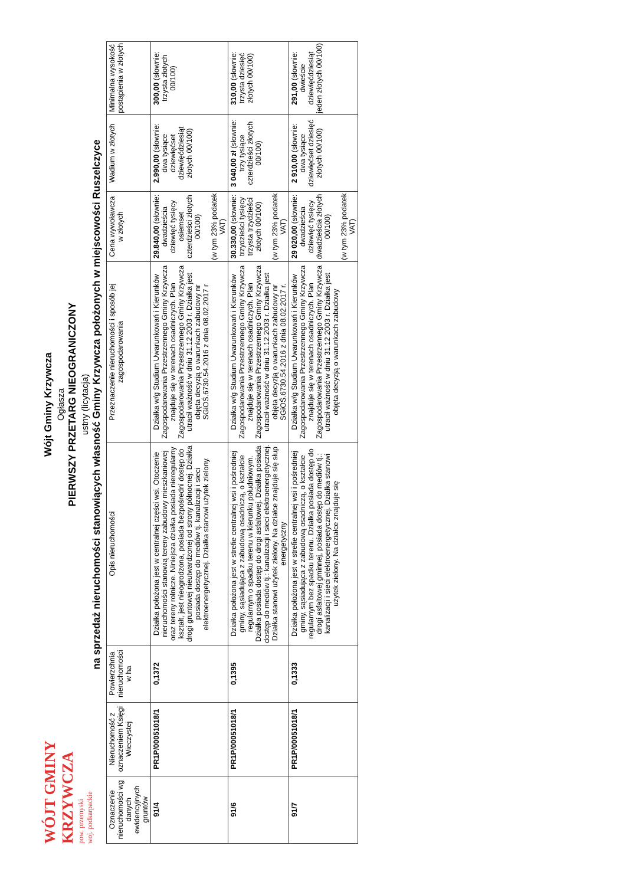WÓJT GMINY KRZYWCZA pow. przemyski woj. podkarpackie
Wójt Gminy Krzywcza
Ogłasza
PIERWSZY PRZETARG NIEOGRANICZONY
ustny (licytacja)
na sprzedaż nieruchomości stanowiących własność Gminy Krzywcza położonych w miejscowości Ruszelczyce
| Oznaczenie nieruchomości wg danych ewidencyjnych gruntów | Nieruchomość z oznaczeniem Księgi Wieczystej | Powierzchnia nieruchomości w ha | Opis nieruchomości | Przeznaczenie nieruchomości i sposób jej zagospodarowania | Cena wywoławcza w złotych | Wadium w złotych | Minimalna wysokość postąpienia w złotych |
| --- | --- | --- | --- | --- | --- | --- | --- |
| 91/4 | PR1P/00051018/1 | 0,1372 | Działka położona jest w centralnej części wsi. Otoczenie nieruchomości stanowią tereny zabudowy mieszkaniowej oraz tereny rolnicze. Niniejsza działka posiada nieregularny kształt, jest nieogrodzona, posiada bezpośredni dostęp do drogi gruntowej nieutwardzonej od strony północnej. Działka posiada dostęp do mediów tj. kanalizacji i sieci elektroenergetycznej. Działka stanowi użytek zielony. | Działka w/g Studium Uwarunkowań i Kierunków Zagospodarowania Przestrzennego Gminy Krzywcza znajduje się w terenach osadniczych. Plan Zagospodarowania Przestrzennego Gminy Krzywcza utracił ważność w dniu 31.12.2003 r. Działka jest objęta decyzją o warunkach zabudowy nr SGiOŚ.6730.54.2016 z dnia 08.02.2017 r | 29.840,00 (słownie: dwadzieścia dziewięć tysięcy osiemset czterdzieści złotych 00/100) (w tym 23% podatek VAT) | 2.990,00 (słownie: dwa tysiące dziewięćset dziewięćdziesiąt złotych 00/100) | 300,00 (słownie: trzysta złotych 00/100) |
| 91/6 | PR1P/00051018/1 | 0,1395 | Działka położona jest w strefie centralnej wsi i pośredniej gminy, sąsiadująca z zabudową osadniczą, o kształcie regularnym o spadku terenu w kierunku południowym. Działka posiada dostęp do drogi asfaltowej. Działka posiada dostęp do mediów tj.: kanalizacji i sieci elektroenergetycznej. Działka stanowi użytek zielony. Na działce znajduje się słup energetyczny | Działka w/g Studium Uwarunkowań i Kierunków Zagospodarowania Przestrzennego Gminy Krzywcza znajduje się w terenach osadniczych. Plan Zagospodarowania Przestrzennego Gminy Krzywcza utracił ważność w dniu 31.12.2003 r. Działka jest objęta decyzją o warunkach zabudowy nr SGiOŚ.6730.54.2016 z dnia 08.02.2017 r. | 30.330,00 (słownie: trzydzieści tysięcy trzysta trzydzieści złotych 00/100) (w tym 23% podatek VAT) | 3 040,00 zł (słownie: trzy tysiące czterdzieści złotych 00/100) | 310,00 (słownie: trzysta dziesięć złotych 00/100) |
| 91/7 | PR1P/00051018/1 | 0,1333 | Działka położona jest w strefie centralnej wsi i pośredniej gminy, sąsiadująca z zabudową osadniczą, o kształcie regularnym bez spadku terenu. Działka posiada dostęp do drogi asfaltowej gminnej, posiada dostęp do mediów tj.: kanalizacji i sieci elektroenergetycznej. Działka stanowi użytek zielony. Na działce znajduje się | Działka w/g Studium Uwarunkowań i Kierunków Zagospodarowania Przestrzennego Gminy Krzywcza znajduje się w terenach osadniczych. Plan Zagospodarowania Przestrzennego Gminy Krzywcza utracił ważność w dniu 31.12.2003 r. Działka jest objęta decyzją o warunkach zabudowy | 29 020,00 (słownie: dwadzieścia dziewięć tysięcy dwadzieścia złotych 00/100) (w tym 23% podatek VAT) | 2 910,00 (słownie: dwa tysiące dziewięćset dziesięć złotych 00/100) | 291,00 (słownie: dwieście dziewięćdziesiąt jeden złotych 00/100) |